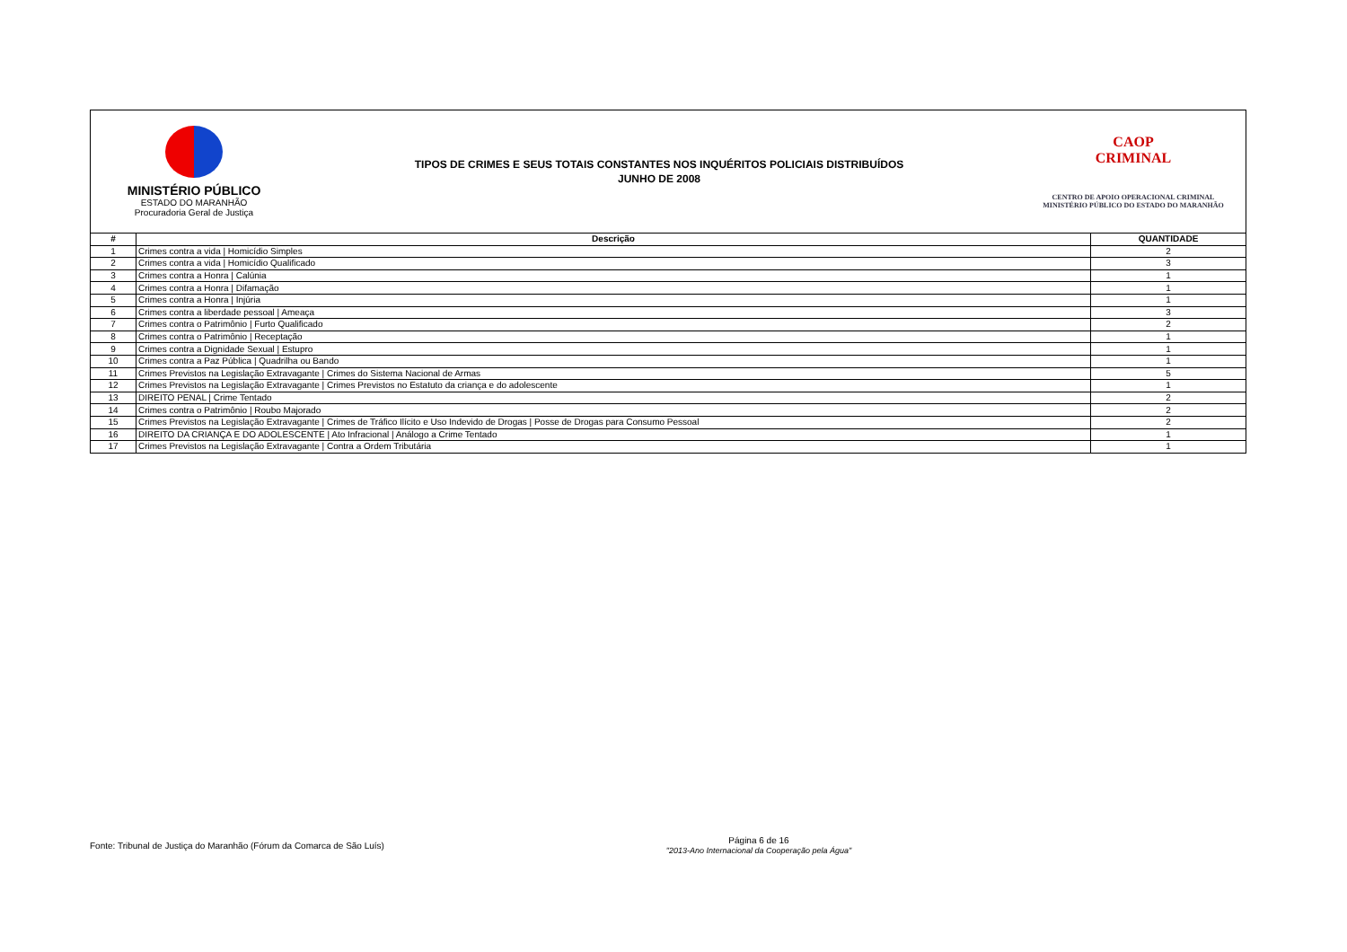MINISTÉRIO PÚBLICO
ESTADO DO MARANHÃO
Procuradoria Geral de Justiça
TIPOS DE CRIMES E SEUS TOTAIS CONSTANTES NOS INQUÉRITOS POLICIAIS DISTRIBUÍDOS
JUNHO DE 2008
CAOP
CRIMINAL
CENTRO DE APOIO OPERACIONAL CRIMINAL
MINISTÉRIO PÚBLICO DO ESTADO DO MARANHÃO
| # | Descrição | QUANTIDADE |
| --- | --- | --- |
| 1 | Crimes contra a vida / Homicídio Simples | 2 |
| 2 | Crimes contra a vida / Homicídio Qualificado | 3 |
| 3 | Crimes contra a Honra / Calúnia | 1 |
| 4 | Crimes contra a Honra / Difamação | 1 |
| 5 | Crimes contra a Honra / Injúria | 1 |
| 6 | Crimes contra a liberdade pessoal / Ameaça | 3 |
| 7 | Crimes contra o Patrimônio / Furto Qualificado | 2 |
| 8 | Crimes contra o Patrimônio / Receptação | 1 |
| 9 | Crimes contra a Dignidade Sexual / Estupro | 1 |
| 10 | Crimes contra a Paz Pública / Quadrilha ou Bando | 1 |
| 11 | Crimes Previstos na Legislação Extravagante / Crimes do Sistema Nacional de Armas | 5 |
| 12 | Crimes Previstos na Legislação Extravagante / Crimes Previstos no Estatuto da criança e do adolescente | 1 |
| 13 | DIREITO PENAL / Crime Tentado | 2 |
| 14 | Crimes contra o Patrimônio / Roubo Majorado | 2 |
| 15 | Crimes Previstos na Legislação Extravagante / Crimes de Tráfico Ilícito e Uso Indevido de Drogas / Posse de Drogas para Consumo Pessoal | 2 |
| 16 | DIREITO DA CRIANÇA E DO ADOLESCENTE / Ato Infracional / Análogo a Crime Tentado | 1 |
| 17 | Crimes Previstos na Legislação Extravagante / Contra a Ordem Tributária | 1 |
Fonte: Tribunal de Justiça do Maranhão (Fórum da Comarca de São Luís)
Página 6 de 16
"2013-Ano Internacional da Cooperação pela Água"